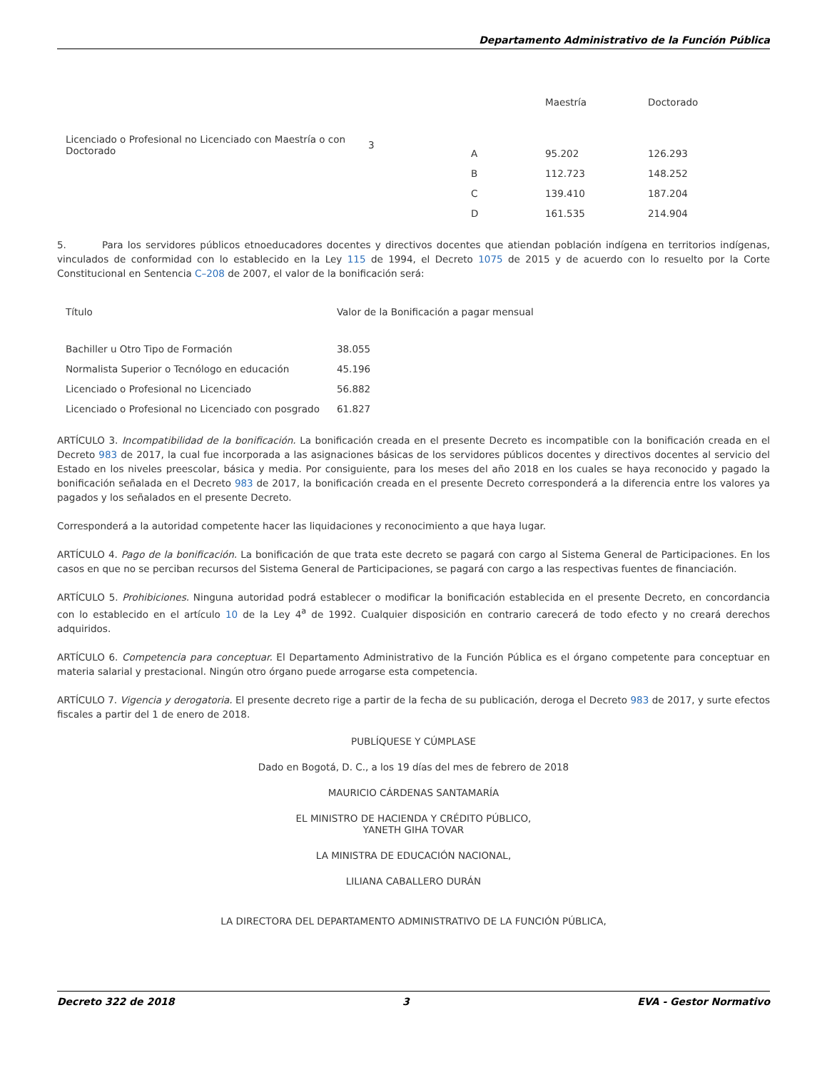Departamento Administrativo de la Función Pública
| | | | Maestría | Doctorado |
| Licenciado o Profesional no Licenciado con Maestría o con Doctorado | 3 | A | 95.202 | 126.293 |
| | | B | 112.723 | 148.252 |
| | | C | 139.410 | 187.204 |
| | | D | 161.535 | 214.904 |
5. Para los servidores públicos etnoeducadores docentes y directivos docentes que atiendan población indígena en territorios indígenas, vinculados de conformidad con lo establecido en la Ley 115 de 1994, el Decreto 1075 de 2015 y de acuerdo con lo resuelto por la Corte Constitucional en Sentencia C–208 de 2007, el valor de la bonificación será:
| Título | Valor de la Bonificación a pagar mensual |
| Bachiller u Otro Tipo de Formación | 38.055 |
| Normalista Superior o Tecnólogo en educación | 45.196 |
| Licenciado o Profesional no Licenciado | 56.882 |
| Licenciado o Profesional no Licenciado con posgrado | 61.827 |
ARTÍCULO 3. Incompatibilidad de la bonificación. La bonificación creada en el presente Decreto es incompatible con la bonificación creada en el Decreto 983 de 2017, la cual fue incorporada a las asignaciones básicas de los servidores públicos docentes y directivos docentes al servicio del Estado en los niveles preescolar, básica y media. Por consiguiente, para los meses del año 2018 en los cuales se haya reconocido y pagado la bonificación señalada en el Decreto 983 de 2017, la bonificación creada en el presente Decreto corresponderá a la diferencia entre los valores ya pagados y los señalados en el presente Decreto.
Corresponderá a la autoridad competente hacer las liquidaciones y reconocimiento a que haya lugar.
ARTÍCULO 4. Pago de la bonificación. La bonificación de que trata este decreto se pagará con cargo al Sistema General de Participaciones. En los casos en que no se perciban recursos del Sistema General de Participaciones, se pagará con cargo a las respectivas fuentes de financiación.
ARTÍCULO 5. Prohibiciones. Ninguna autoridad podrá establecer o modificar la bonificación establecida en el presente Decreto, en concordancia con lo establecido en el artículo 10 de la Ley 4<sup>a</sup> de 1992. Cualquier disposición en contrario carecerá de todo efecto y no creará derechos adquiridos.
ARTÍCULO 6. Competencia para conceptuar. El Departamento Administrativo de la Función Pública es el órgano competente para conceptuar en materia salarial y prestacional. Ningún otro órgano puede arrogarse esta competencia.
ARTÍCULO 7. Vigencia y derogatoria. El presente decreto rige a partir de la fecha de su publicación, deroga el Decreto 983 de 2017, y surte efectos fiscales a partir del 1 de enero de 2018.
PUBLÍQUESE Y CÚMPLASE
Dado en Bogotá, D. C., a los 19 días del mes de febrero de 2018
MAURICIO CÁRDENAS SANTAMARÍA
EL MINISTRO DE HACIENDA Y CRÉDITO PÚBLICO,
YANETH GIHA TOVAR
LA MINISTRA DE EDUCACIÓN NACIONAL,
LILIANA CABALLERO DURÁN
LA DIRECTORA DEL DEPARTAMENTO ADMINISTRATIVO DE LA FUNCIÓN PÚBLICA,
Decreto 322 de 2018 3 EVA - Gestor Normativo